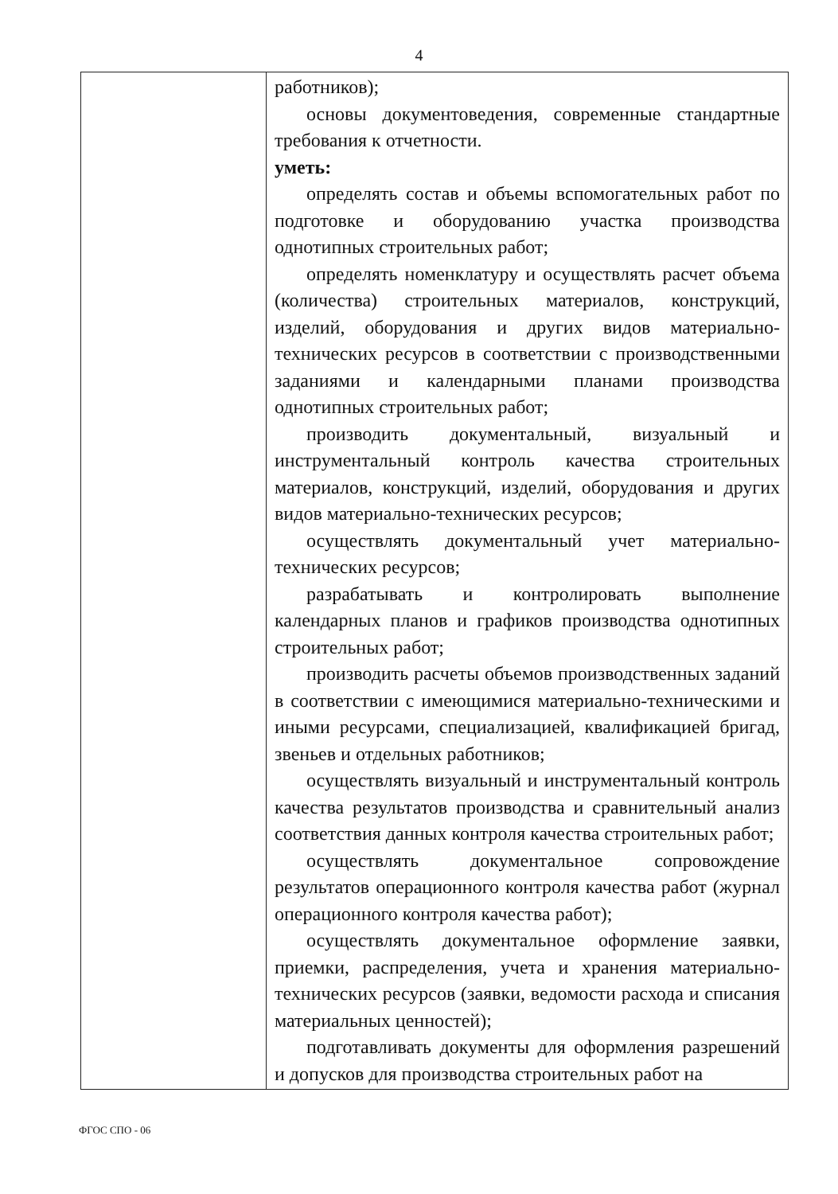4
| | работников); основы документоведения, современные стандартные требования к отчетности. уметь: определять состав и объемы вспомогательных работ по подготовке и оборудованию участка производства однотипных строительных работ; определять номенклатуру и осуществлять расчет объема (количества) строительных материалов, конструкций, изделий, оборудования и других видов материально-технических ресурсов в соответствии с производственными заданиями и календарными планами производства однотипных строительных работ; производить документальный, визуальный и инструментальный контроль качества строительных материалов, конструкций, изделий, оборудования и других видов материально-технических ресурсов; осуществлять документальный учет материально-технических ресурсов; разрабатывать и контролировать выполнение календарных планов и графиков производства однотипных строительных работ; производить расчеты объемов производственных заданий в соответствии с имеющимися материально-техническими и иными ресурсами, специализацией, квалификацией бригад, звеньев и отдельных работников; осуществлять визуальный и инструментальный контроль качества результатов производства и сравнительный анализ соответствия данных контроля качества строительных работ; осуществлять документальное сопровождение результатов операционного контроля качества работ (журнал операционного контроля качества работ); осуществлять документальное оформление заявки, приемки, распределения, учета и хранения материально-технических ресурсов (заявки, ведомости расхода и списания материальных ценностей); подготавливать документы для оформления разрешений и допусков для производства строительных работ на |
ФГОС СПО - 06